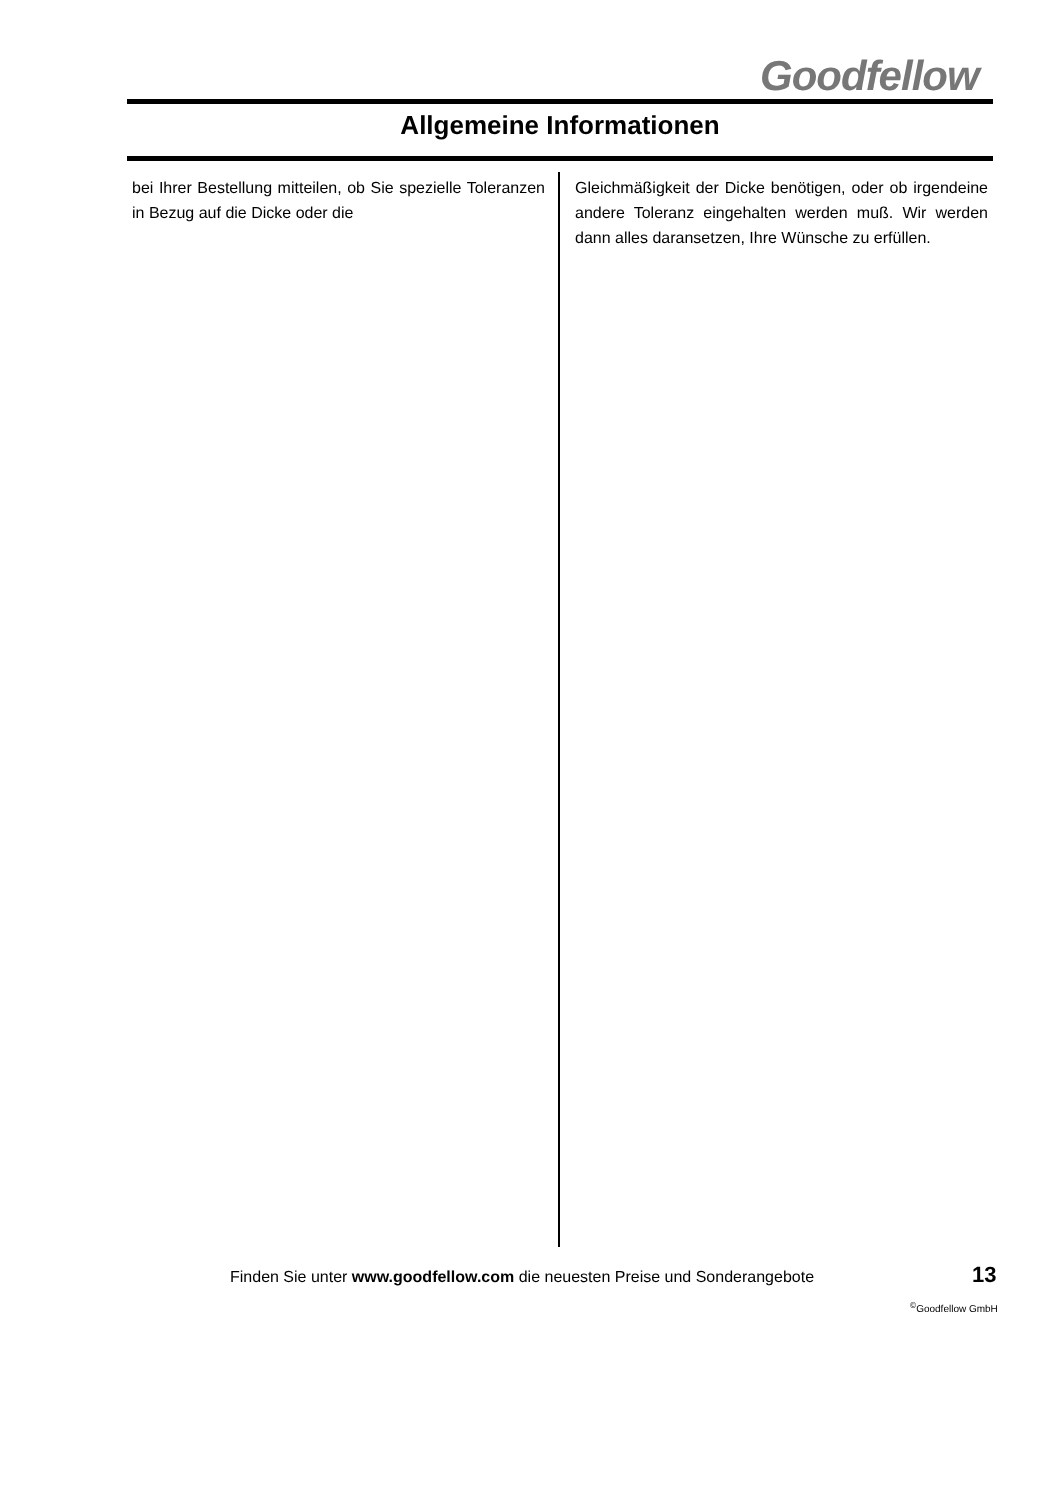Goodfellow
Allgemeine Informationen
bei Ihrer Bestellung mitteilen, ob Sie spezielle Toleranzen in Bezug auf die Dicke oder die
Gleichmäßigkeit der Dicke benötigen, oder ob irgendeine andere Toleranz eingehalten werden muß. Wir werden dann alles daransetzen, Ihre Wünsche zu erfüllen.
Finden Sie unter www.goodfellow.com die neuesten Preise und Sonderangebote
13
<sup>©</sup>Goodfellow GmbH